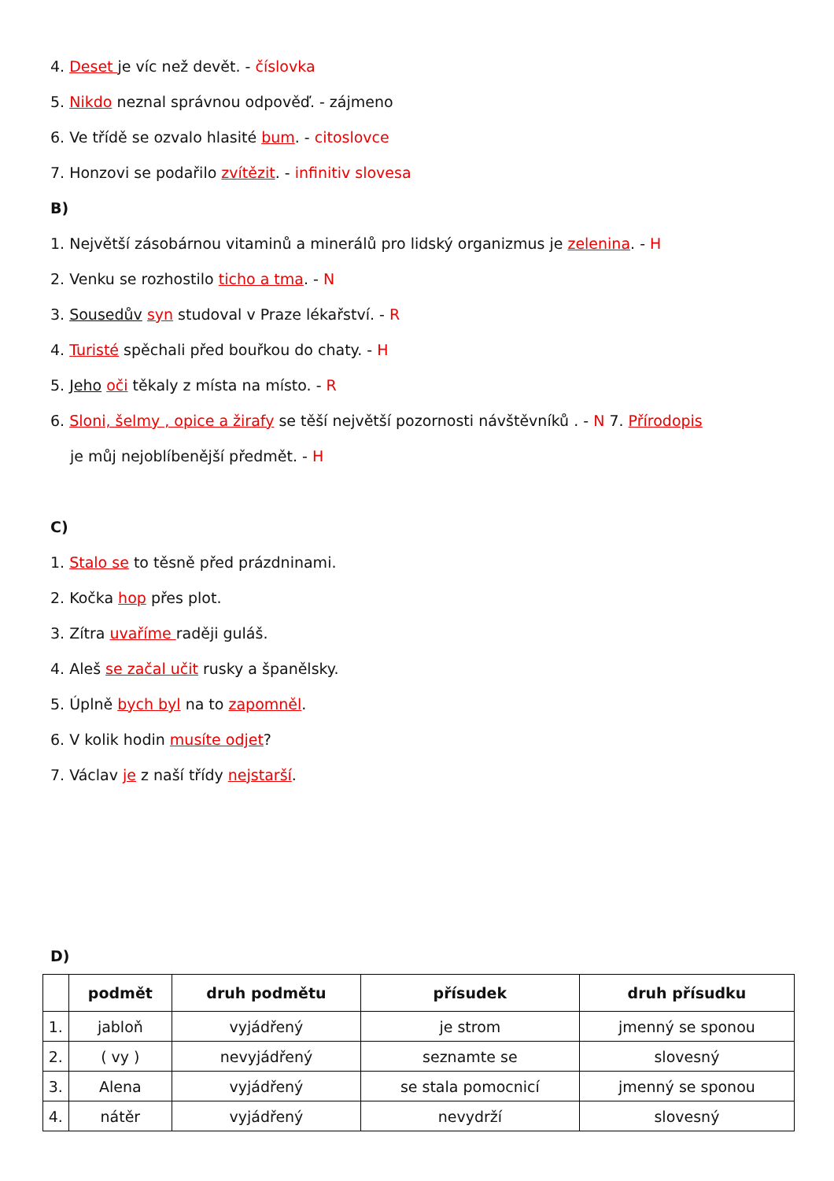4. Deset je víc než devět. - číslovka
5. Nikdo neznal správnou odpověď. - zájmeno
6. Ve třídě se ozvalo hlasité bum. - citoslovce
7. Honzovi se podařilo zvítězit. - infinitiv slovesa
B)
1. Největší zásobárnou vitaminů a minerálů pro lidský organizmus je zelenina. - H
2. Venku se rozhostilo ticho a tma. - N
3. Sousedův syn studoval v Praze lékařství. - R
4. Turisté spěchali před bouřkou do chaty. - H
5. Jeho oči těkaly z místa na místo. - R
6. Sloni, šelmy , opice a žirafy se těší největší pozornosti návštěvníků . - N 7. Přírodopis
je můj nejoblíbenější předmět. - H
C)
1. Stalo se to těsně před prázdninami.
2. Kočka hop přes plot.
3. Zítra uvaříme raději guláš.
4. Aleš se začal učit rusky a španělsky.
5. Úplně bych byl na to zapomněl.
6. V kolik hodin musíte odjet?
7. Václav je z naší třídy nejstarší.
D)
| | podmět | druh podmětu | přísudek | druh přísudku |
| --- | --- | --- | --- | --- |
| 1. | jabloň | vyjádřený | je strom | jmenný se sponou |
| 2. | ( vy ) | nevyjádřený | seznamte se | slovesný |
| 3. | Alena | vyjádřený | se stala pomocnicí | jmenný se sponou |
| 4. | nátěr | vyjádřený | nevydrží | slovesný |